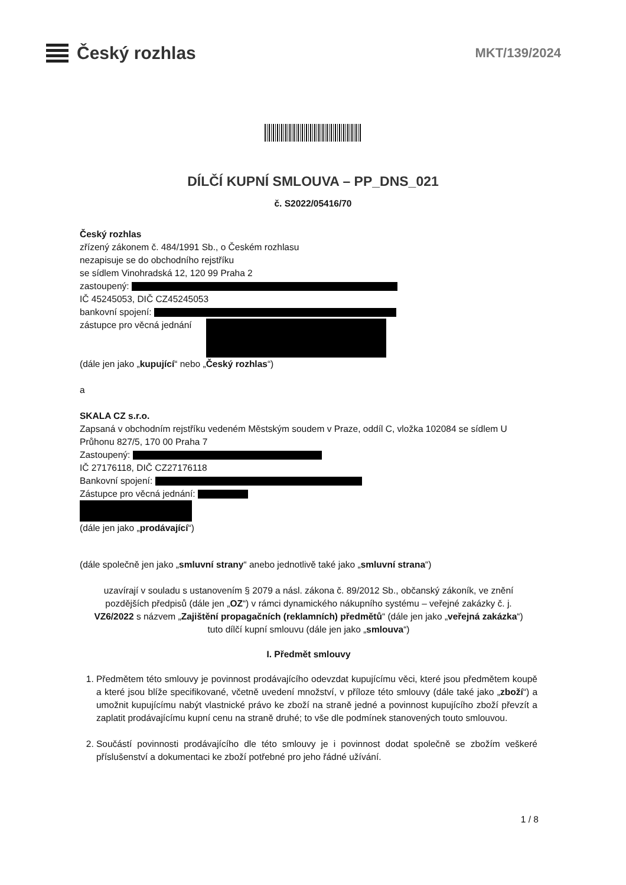Český rozhlas
MKT/139/2024
DÍLČÍ KUPNÍ SMLOUVA – PP_DNS_021
č. S2022/05416/70
Český rozhlas
zřízený zákonem č. 484/1991 Sb., o Českém rozhlasu
nezapisuje se do obchodního rejstříku
se sídlem Vinohradská 12, 120 99 Praha 2
zastoupený:
IČ 45245053, DIČ CZ45245053
bankovní spojení:
zástupce pro věcná jednání
(dále jen jako „kupující“ nebo „Český rozhlas“)
a
SKALA CZ s.r.o.
Zapsaná v obchodním rejstříku vedeném Městským soudem v Praze, oddíl C, vložka 102084 se sídlem U Průhonu 827/5, 170 00 Praha 7
Zastoupený:
IČ 27176118, DIČ CZ27176118
Bankovní spojení:
Zástupce pro věcná jednání:
(dále jen jako „prodávající“)
(dále společně jen jako „smluvní strany“ anebo jednotlivě také jako „smluvní strana“)
uzavírají v souladu s ustanovením § 2079 a násl. zákona č. 89/2012 Sb., občanský zákoník, ve znění pozdějších předpisů (dále jen „OZ“) v rámci dynamického nákupního systému – veřejné zakázky č. j. VZ6/2022 s názvem „Zajištění propagačních (reklamních) předmětů“ (dále jen jako „veřejná zakázka“) tuto dílčí kupní smlouvu (dále jen jako „smlouva“)
I. Předmět smlouvy
1. Předmětem této smlouvy je povinnost prodávajícího odevzdat kupujícímu věci, které jsou předmětem koupě a které jsou blíže specifikované, včetně uvedení množství, v příloze této smlouvy (dále také jako „zboží“) a umožnit kupujícímu nabýt vlastnické právo ke zboží na straně jedné a povinnost kupujícího zboží převzít a zaplatit prodávajícímu kupní cenu na straně druhé; to vše dle podmínek stanovených touto smlouvou.
2. Součástí povinnosti prodávajícího dle této smlouvy je i povinnost dodat společně se zbožím veškeré příslušenství a dokumentaci ke zboží potřebné pro jeho řádné užívání.
1 / 8